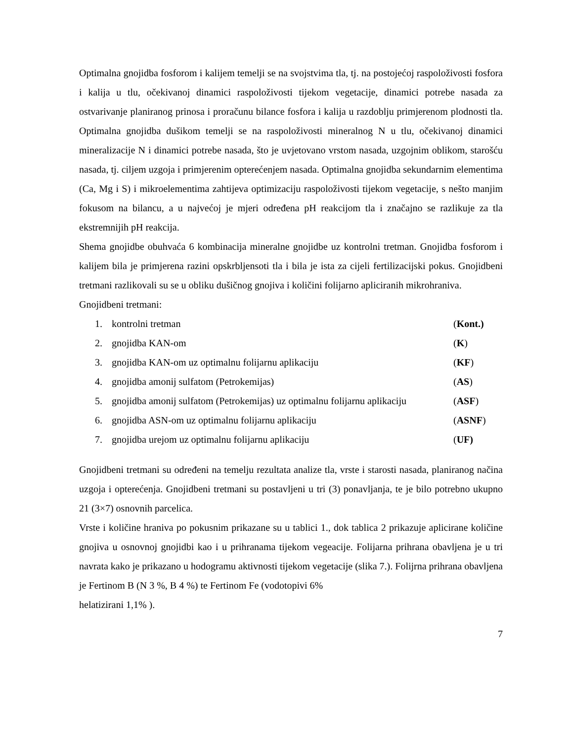Optimalna gnojidba fosforom i kalijem temelji se na svojstvima tla, tj. na postojećoj raspoloživosti fosfora i kalija u tlu, očekivanoj dinamici raspoloživosti tijekom vegetacije, dinamici potrebe nasada za ostvarivanje planiranog prinosa i proračunu bilance fosfora i kalija u razdoblju primjerenom plodnosti tla. Optimalna gnojidba dušikom temelji se na raspoloživosti mineralnog N u tlu, očekivanoj dinamici mineralizacije N i dinamici potrebe nasada, što je uvjetovano vrstom nasada, uzgojnim oblikom, starošću nasada, tj. ciljem uzgoja i primjerenim opterećenjem nasada. Optimalna gnojidba sekundarnim elementima (Ca, Mg i S) i mikroelementima zahtijeva optimizaciju raspoloživosti tijekom vegetacije, s nešto manjim fokusom na bilancu, a u najvećoj je mjeri određena pH reakcijom tla i značajno se razlikuje za tla ekstremnijih pH reakcija.
Shema gnojidbe obuhvaća 6 kombinacija mineralne gnojidbe uz kontrolni tretman. Gnojidba fosforom i kalijem bila je primjerena razini opskrbljensoti tla i bila je ista za cijeli fertilizacijski pokus. Gnojidbeni tretmani razlikovali su se u obliku dušičnog gnojiva i količini folijarno apliciranih mikrohraniva.
Gnojidbeni tretmani:
1. kontrolni tretman (Kont.)
2. gnojidba KAN-om (K)
3. gnojidba KAN-om uz optimalnu folijarnu aplikaciju (KF)
4. gnojidba amonij sulfatom (Petrokemijas) (AS)
5. gnojidba amonij sulfatom (Petrokemijas) uz optimalnu folijarnu aplikaciju (ASF)
6. gnojidba ASN-om uz optimalnu folijarnu aplikaciju (ASNF)
7. gnojidba urejom uz optimalnu folijarnu aplikaciju (UF)
Gnojidbeni tretmani su određeni na temelju rezultata analize tla, vrste i starosti nasada, planiranog načina uzgoja i opterećenja. Gnojidbeni tretmani su postavljeni u tri (3) ponavljanja, te je bilo potrebno ukupno 21 (3×7) osnovnih parcelica.
Vrste i količine hraniva po pokusnim prikazane su u tablici 1., dok tablica 2 prikazuje aplicirane količine gnojiva u osnovnoj gnojidbi kao i u prihranama tijekom vegeacije. Folijarna prihrana obavljena je u tri navrata kako je prikazano u hodogramu aktivnosti tijekom vegetacije (slika 7.). Folijrna prihrana obavljena je Fertinom B (N 3 %, B 4 %) te Fertinom Fe (vodotopivi 6%
helatizirani 1,1% ).
7